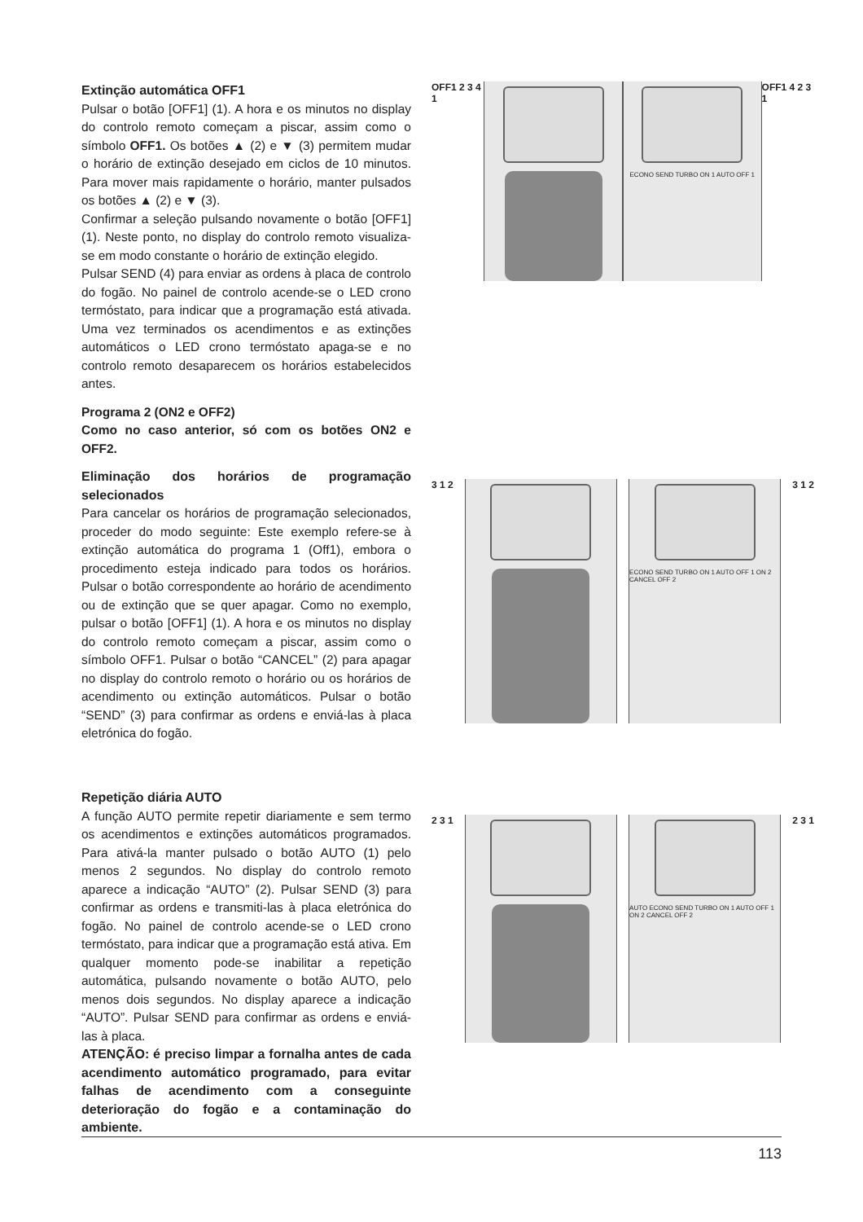Extinção automática OFF1
Pulsar o botão [OFF1] (1). A hora e os minutos no display do controlo remoto começam a piscar, assim como o símbolo OFF1. Os botões ▲ (2) e ▼ (3) permitem mudar o horário de extinção desejado em ciclos de 10 minutos. Para mover mais rapidamente o horário, manter pulsados os botões ▲ (2) e ▼ (3).
Confirmar a seleção pulsando novamente o botão [OFF1] (1). Neste ponto, no display do controlo remoto visualiza-se em modo constante o horário de extinção elegido.
Pulsar SEND (4) para enviar as ordens à placa de controlo do fogão. No painel de controlo acende-se o LED crono termóstato, para indicar que a programação está ativada. Uma vez terminados os acendimentos e as extinções automáticos o LED crono termóstato apaga-se e no controlo remoto desaparecem os horários estabelecidos antes.
Programa 2 (ON2 e OFF2)
Como no caso anterior, só com os botões ON2 e OFF2.
Eliminação dos horários de programação selecionados
Para cancelar os horários de programação selecionados, proceder do modo seguinte: Este exemplo refere-se à extinção automática do programa 1 (Off1), embora o procedimento esteja indicado para todos os horários. Pulsar o botão correspondente ao horário de acendimento ou de extinção que se quer apagar. Como no exemplo, pulsar o botão [OFF1] (1). A hora e os minutos no display do controlo remoto começam a piscar, assim como o símbolo OFF1. Pulsar o botão “CANCEL” (2) para apagar no display do controlo remoto o horário ou os horários de acendimento ou extinção automáticos. Pulsar o botão “SEND” (3) para confirmar as ordens e enviá-las à placa eletrónica do fogão.
Repetição diária AUTO
A função AUTO permite repetir diariamente e sem termo os acendimentos e extinções automáticos programados. Para ativá-la manter pulsado o botão AUTO (1) pelo menos 2 segundos. No display do controlo remoto aparece a indicação “AUTO” (2). Pulsar SEND (3) para confirmar as ordens e transmiti-las à placa eletrónica do fogão. No painel de controlo acende-se o LED crono termóstato, para indicar que a programação está ativa. Em qualquer momento pode-se inabilitar a repetição automática, pulsando novamente o botão AUTO, pelo menos dois segundos. No display aparece a indicação “AUTO”. Pulsar SEND para confirmar as ordens e enviá-las à placa.
ATENÇÃO: é preciso limpar a fornalha antes de cada acendimento automático programado, para evitar falhas de acendimento com a conseguinte deterioração do fogão e a contaminação do ambiente.
OFF1 2 3 4 1
ECONO SEND TURBO ON 1 AUTO OFF 1
OFF1 4 2 3 1
3 1 2
ECONO SEND TURBO ON 1 AUTO OFF 1 ON 2 CANCEL OFF 2
3 1 2
2 3 1
AUTO ECONO SEND TURBO ON 1 AUTO OFF 1 ON 2 CANCEL OFF 2
2 3 1
113